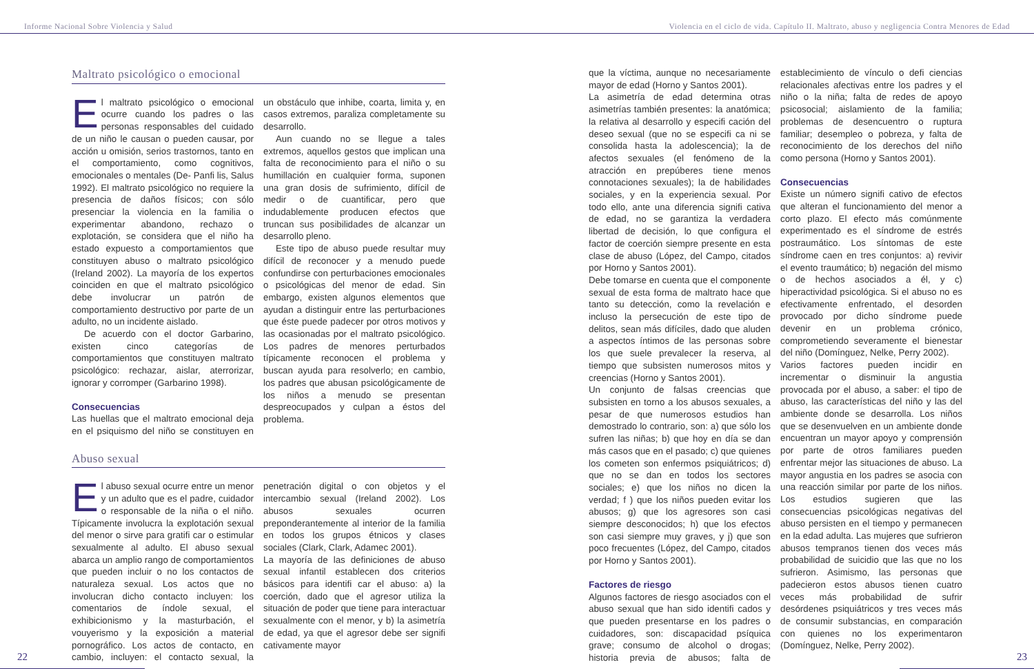Informe Nacional Sobre Violencia y Salud Violencia en el ciclo de vida. Capítulo II. Maltrato, abuso y negligencia Contra Menores de Edad
Maltrato psicológico o emocional
El maltrato psicológico o emocional ocurre cuando los padres o las personas responsables del cuidado de un niño le causan o pueden causar, por acción u omisión, serios trastornos, tanto en el comportamiento, como cognitivos, emocionales o mentales (De- Panfi lis, Salus 1992). El maltrato psicológico no requiere la presencia de daños físicos; con sólo presenciar la violencia en la familia o experimentar abandono, rechazo o explotación, se considera que el niño ha estado expuesto a comportamientos que constituyen abuso o maltrato psicológico (Ireland 2002). La mayoría de los expertos coinciden en que el maltrato psicológico debe involucrar un patrón de comportamiento destructivo por parte de un adulto, no un incidente aislado.
De acuerdo con el doctor Garbarino, existen cinco categorías de comportamientos que constituyen maltrato psicológico: rechazar, aislar, aterrorizar, ignorar y corromper (Garbarino 1998).
Consecuencias
Las huellas que el maltrato emocional deja en el psiquismo del niño se constituyen en un obstáculo que inhibe, coarta, limita y, en casos extremos, paraliza completamente su desarrollo.
Aun cuando no se llegue a tales extremos, aquellos gestos que implican una falta de reconocimiento para el niño o su humillación en cualquier forma, suponen una gran dosis de sufrimiento, difícil de medir o de cuantificar, pero que indudablemente producen efectos que truncan sus posibilidades de alcanzar un desarrollo pleno.
Este tipo de abuso puede resultar muy difícil de reconocer y a menudo puede confundirse con perturbaciones emocionales o psicológicas del menor de edad. Sin embargo, existen algunos elementos que ayudan a distinguir entre las perturbaciones que éste puede padecer por otros motivos y las ocasionadas por el maltrato psicológico. Los padres de menores perturbados típicamente reconocen el problema y buscan ayuda para resolverlo; en cambio, los padres que abusan psicológicamente de los niños a menudo se presentan despreocupados y culpan a éstos del problema.
Abuso sexual
El abuso sexual ocurre entre un menor y un adulto que es el padre, cuidador o responsable de la niña o el niño. Típicamente involucra la explotación sexual del menor o sirve para gratifi car o estimular sexualmente al adulto. El abuso sexual abarca un amplio rango de comportamientos que pueden incluir o no los contactos de naturaleza sexual. Los actos que no involucran dicho contacto incluyen: los comentarios de índole sexual, el exhibicionismo y la masturbación, el vouyerismo y la exposición a material pornográfico. Los actos de contacto, en cambio, incluyen: el contacto sexual, la penetración digital o con objetos y el intercambio sexual (Ireland 2002). Los abusos sexuales ocurren preponderantemente al interior de la familia en todos los grupos étnicos y clases sociales (Clark, Clark, Adamec 2001).
La mayoría de las definiciones de abuso sexual infantil establecen dos criterios básicos para identifi car el abuso: a) la coerción, dado que el agresor utiliza la situación de poder que tiene para interactuar sexualmente con el menor, y b) la asimetría de edad, ya que el agresor debe ser signifi cativamente mayor
que la víctima, aunque no necesariamente mayor de edad (Horno y Santos 2001).
La asimetría de edad determina otras asimetrías también presentes: la anatómica; la relativa al desarrollo y especifi cación del deseo sexual (que no se especifi ca ni se consolida hasta la adolescencia); la de afectos sexuales (el fenómeno de la atracción en prepúberes tiene menos connotaciones sexuales); la de habilidades sociales, y en la experiencia sexual. Por todo ello, ante una diferencia signifi cativa de edad, no se garantiza la verdadera libertad de decisión, lo que configura el factor de coerción siempre presente en esta clase de abuso (López, del Campo, citados por Horno y Santos 2001).
Debe tomarse en cuenta que el componente sexual de esta forma de maltrato hace que tanto su detección, como la revelación e incluso la persecución de este tipo de delitos, sean más difíciles, dado que aluden a aspectos íntimos de las personas sobre los que suele prevalecer la reserva, al tiempo que subsisten numerosos mitos y creencias (Horno y Santos 2001).
Un conjunto de falsas creencias que subsisten en torno a los abusos sexuales, a pesar de que numerosos estudios han demostrado lo contrario, son: a) que sólo los sufren las niñas; b) que hoy en día se dan más casos que en el pasado; c) que quienes los cometen son enfermos psiquiátricos; d) que no se dan en todos los sectores sociales; e) que los niños no dicen la verdad; f ) que los niños pueden evitar los abusos; g) que los agresores son casi siempre desconocidos; h) que los efectos son casi siempre muy graves, y j) que son poco frecuentes (López, del Campo, citados por Horno y Santos 2001).
Factores de riesgo
Algunos factores de riesgo asociados con el abuso sexual que han sido identifi cados y que pueden presentarse en los padres o cuidadores, son: discapacidad psíquica grave; consumo de alcohol o drogas; historia previa de abusos; falta de establecimiento de vínculo o defi ciencias relacionales afectivas entre los padres y el niño o la niña; falta de redes de apoyo psicosocial; aislamiento de la familia; problemas de desencuentro o ruptura familiar; desempleo o pobreza, y falta de reconocimiento de los derechos del niño como persona (Horno y Santos 2001).
Consecuencias
Existe un número signifi cativo de efectos que alteran el funcionamiento del menor a corto plazo. El efecto más comúnmente experimentado es el síndrome de estrés postraumático. Los síntomas de este síndrome caen en tres conjuntos: a) revivir el evento traumático; b) negación del mismo o de hechos asociados a él, y c) hiperactividad psicológica. Si el abuso no es efectivamente enfrentado, el desorden provocado por dicho síndrome puede devenir en un problema crónico, comprometiendo severamente el bienestar del niño (Domínguez, Nelke, Perry 2002).
Varios factores pueden incidir en incrementar o disminuir la angustia provocada por el abuso, a saber: el tipo de abuso, las características del niño y las del ambiente donde se desarrolla. Los niños que se desenvuelven en un ambiente donde encuentran un mayor apoyo y comprensión por parte de otros familiares pueden enfrentar mejor las situaciones de abuso. La mayor angustia en los padres se asocia con una reacción similar por parte de los niños. Los estudios sugieren que las consecuencias psicológicas negativas del abuso persisten en el tiempo y permanecen en la edad adulta. Las mujeres que sufrieron abusos tempranos tienen dos veces más probabilidad de suicidio que las que no los sufrieron. Asimismo, las personas que padecieron estos abusos tienen cuatro veces más probabilidad de sufrir desórdenes psiquiátricos y tres veces más de consumir substancias, en comparación con quienes no los experimentaron (Domínguez, Nelke, Perry 2002).
22 23